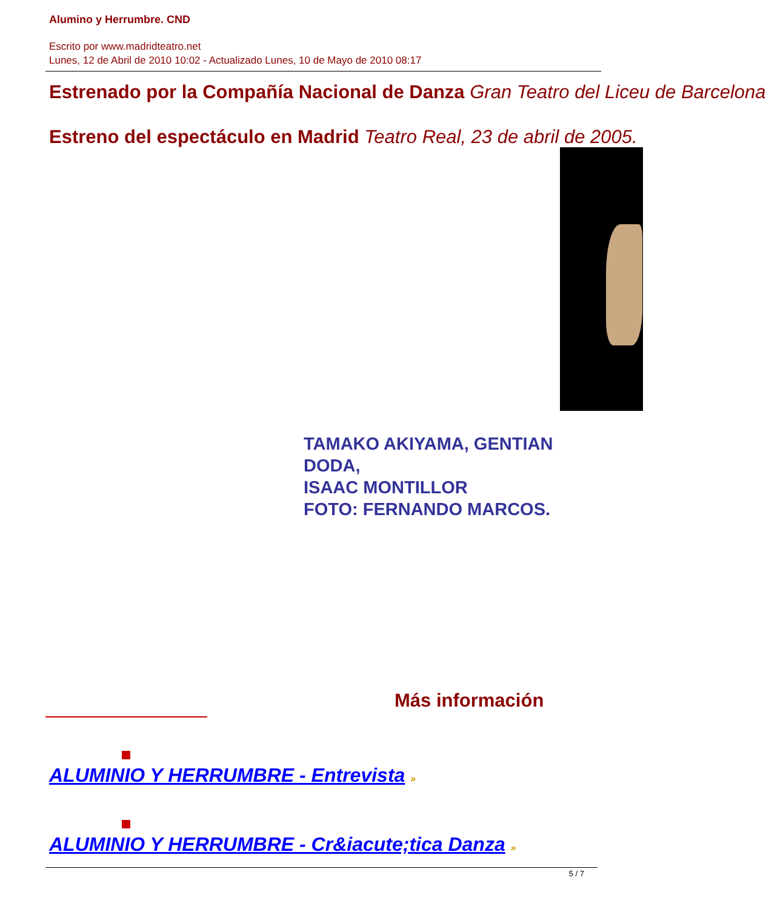Alumino y Herrumbre. CND
Escrito por www.madridteatro.net
Lunes, 12 de Abril de 2010 10:02 - Actualizado Lunes, 10 de Mayo de 2010 08:17
Estrenado por la Compañía Nacional de Danza Gran Teatro del Liceu de Barcelona
Estreno del espectáculo en Madrid Teatro Real, 23 de abril de 2005.
TAMAKO AKIYAMA, GENTIAN DODA,
ISAAC MONTILLOR
FOTO: FERNANDO MARCOS.
Más información
ALUMINIO Y HERRUMBRE - Entrevista »
ALUMINIO Y HERRUMBRE - Cr&iacute;tica Danza »
5 / 7